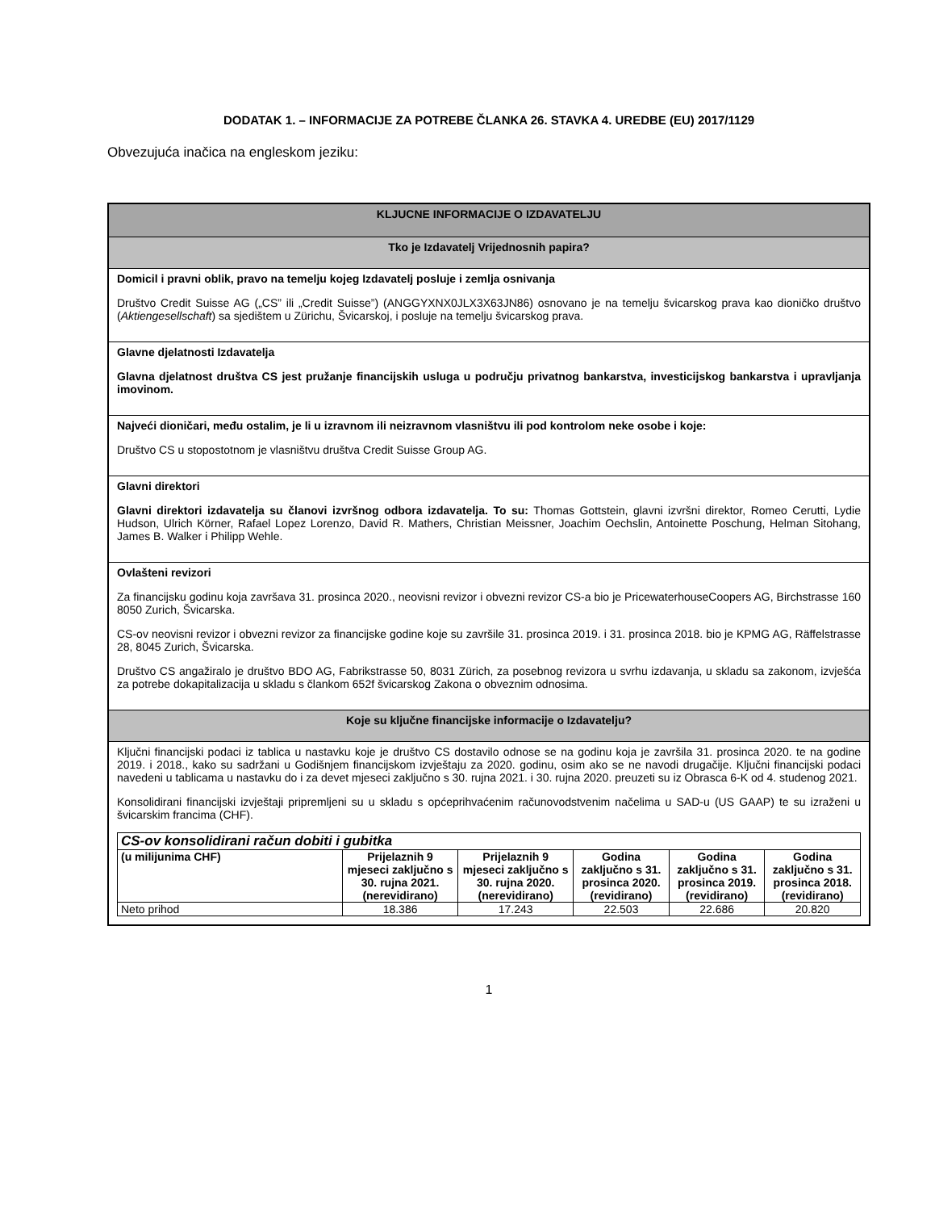DODATAK 1. – INFORMACIJE ZA POTREBE ČLANKA 26. STAVKA 4. UREDBE (EU) 2017/1129
Obvezujuća inačica na engleskom jeziku:
| KLJUCNE INFORMACIJE O IZDAVATELJU |
| Tko je Izdavatelj Vrijednosnih papira? |
| Domicil i pravni oblik, pravo na temelju kojeg Izdavatelj posluje i zemlja osnivanja Društvo Credit Suisse AG („CS” ili „Credit Suisse”) (ANGGYXNX0JLX3X63JN86) osnovano je na temelju švicarskog prava kao dioničko društvo ( Aktiengesellschaft ) sa sjedištem u Zürichu, Švicarskoj, i posluje na temelju švicarskog prava. |
| Glavne djelatnosti Izdavatelja Glavna djelatnost društva CS jest pružanje financijskih usluga u području privatnog bankarstva, investicijskog bankarstva i upravljanja imovinom. |
| Najveći dioničari, među ostalim, je li u izravnom ili neizravnom vlasništvu ili pod kontrolom neke osobe i koje: Društvo CS u stopostotnom je vlasništvu društva Credit Suisse Group AG. |
| Glavni direktori Glavni direktori izdavatelja su članovi izvršnog odbora izdavatelja. To su: Thomas Gottstein, glavni izvršni direktor, Romeo Cerutti, Lydie Hudson, Ulrich Körner, Rafael Lopez Lorenzo, David R. Mathers, Christian Meissner, Joachim Oechslin, Antoinette Poschung, Helman Sitohang, James B. Walker i Philipp Wehle. |
| Ovlašteni revizori Za financijsku godinu koja završava 31. prosinca 2020., neovisni revizor i obvezni revizor CS-a bio je PricewaterhouseCoopers AG, Birchstrasse 160 8050 Zurich, Švicarska. CS-ov neovisni revizor i obvezni revizor za financijske godine koje su završile 31. prosinca 2019. i 31. prosinca 2018. bio je KPMG AG, Räffelstrasse 28, 8045 Zurich, Švicarska. Društvo CS angažiralo je društvo BDO AG, Fabrikstrasse 50, 8031 Zürich, za posebnog revizora u svrhu izdavanja, u skladu sa zakonom, izvješća za potrebe dokapitalizacija u skladu s člankom 652f švicarskog Zakona o obveznim odnosima. |
| Koje su ključne financijske informacije o Izdavatelju? |
| Ključni financijski podaci iz tablica u nastavku koje je društvo CS dostavilo odnose se na godinu koja je završila 31. prosinca 2020. te na godine 2019. i 2018., kako su sadržani u Godišnjem financijskom izvještaju za 2020. godinu, osim ako se ne navodi drugačije. Ključni financijski podaci navedeni u tablicama u nastavku do i za devet mjeseci zaključno s 30. rujna 2021. i 30. rujna 2020. preuzeti su iz Obrasca 6-K od 4. studenog 2021. Konsolidirani financijski izvještaji pripremljeni su u skladu s općeprihvaćenim računovodstvenim načelima u SAD-u (US GAAP) te su izraženi u švicarskim francima (CHF). / CS-ov konsolidirani račun dobiti i gubitka / / / / / / / --- / --- / --- / --- / --- / --- / / (u milijunima CHF) / Prijelaznih 9 mjeseci zaključno s 30. rujna 2021. (nerevidirano) / Prijelaznih 9 mjeseci zaključno s 30. rujna 2020. (nerevidirano) / Godina zaključno s 31. prosinca 2020. (revidirano) / Godina zaključno s 31. prosinca 2019. (revidirano) / Godina zaključno s 31. prosinca 2018. (revidirano) / / Neto prihod / 18.386 / 17.243 / 22.503 / 22.686 / 20.820 / |
1